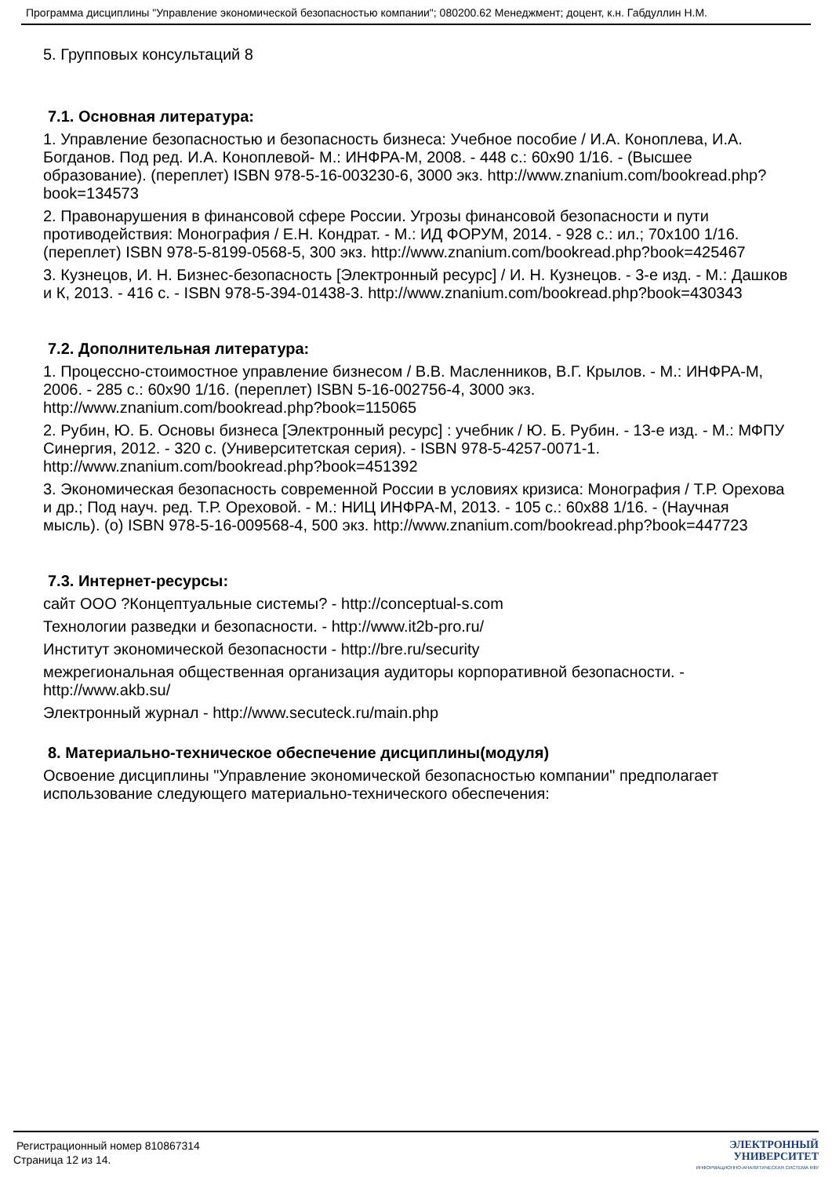Программа дисциплины "Управление экономической безопасностью компании"; 080200.62 Менеджмент; доцент, к.н. Габдуллин Н.М.
5. Групповых консультаций 8
7.1. Основная литература:
1. Управление безопасностью и безопасность бизнеса: Учебное пособие / И.А. Коноплева, И.А. Богданов. Под ред. И.А. Коноплевой- М.: ИНФРА-М, 2008. - 448 с.: 60x90 1/16. - (Высшее образование). (переплет) ISBN 978-5-16-003230-6, 3000 экз. http://www.znanium.com/bookread.php?book=134573
2. Правонарушения в финансовой сфере России. Угрозы финансовой безопасности и пути противодействия: Монография / Е.Н. Кондрат. - М.: ИД ФОРУМ, 2014. - 928 с.: ил.; 70x100 1/16. (переплет) ISBN 978-5-8199-0568-5, 300 экз. http://www.znanium.com/bookread.php?book=425467
3. Кузнецов, И. Н. Бизнес-безопасность [Электронный ресурс] / И. Н. Кузнецов. - 3-е изд. - М.: Дашков и К, 2013. - 416 с. - ISBN 978-5-394-01438-3. http://www.znanium.com/bookread.php?book=430343
7.2. Дополнительная литература:
1. Процессно-стоимостное управление бизнесом / В.В. Масленников, В.Г. Крылов. - М.: ИНФРА-М, 2006. - 285 с.: 60x90 1/16. (переплет) ISBN 5-16-002756-4, 3000 экз. http://www.znanium.com/bookread.php?book=115065
2. Рубин, Ю. Б. Основы бизнеса [Электронный ресурс] : учебник / Ю. Б. Рубин. - 13-е изд. - М.: МФПУ Синергия, 2012. - 320 с. (Университетская серия). - ISBN 978-5-4257-0071-1. http://www.znanium.com/bookread.php?book=451392
3. Экономическая безопасность современной России в условиях кризиса: Монография / Т.Р. Орехова и др.; Под науч. ред. Т.Р. Ореховой. - М.: НИЦ ИНФРА-М, 2013. - 105 с.: 60x88 1/16. - (Научная мысль). (о) ISBN 978-5-16-009568-4, 500 экз. http://www.znanium.com/bookread.php?book=447723
7.3. Интернет-ресурсы:
сайт ООО ?Концептуальные системы? - http://conceptual-s.com
Технологии разведки и безопасности. - http://www.it2b-pro.ru/
Институт экономической безопасности - http://bre.ru/security
межрегиональная общественная организация аудиторы корпоративной безопасности. - http://www.akb.su/
Электронный журнал - http://www.secuteck.ru/main.php
8. Материально-техническое обеспечение дисциплины(модуля)
Освоение дисциплины "Управление экономической безопасностью компании" предполагает использование следующего материально-технического обеспечения:
Регистрационный номер 810867314
Страница 12 из 14.
ЭЛЕКТРОННЫЙ
УНИВЕРСИТЕТ
ИНФОРМАЦИОННО-АНАЛИТИЧЕСКАЯ СИСТЕМА КФУ